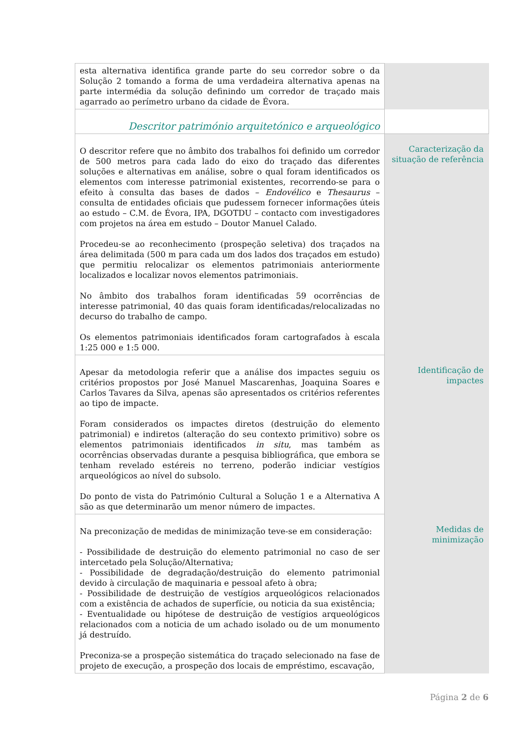| esta alternativa identifica grande parte do seu corredor sobre o da Solução 2 tomando a forma de uma verdadeira alternativa apenas na parte intermédia da solução definindo um corredor de traçado mais agarrado ao perímetro urbano da cidade de Évora. | |
| Descritor património arquitetónico e arqueológico | |
| O descritor refere que no âmbito dos trabalhos foi definido um corredor de 500 metros para cada lado do eixo do traçado das diferentes soluções e alternativas em análise, sobre o qual foram identificados os elementos com interesse patrimonial existentes, recorrendo-se para o efeito à consulta das bases de dados – Endovélico e Thesaurus – consulta de entidades oficiais que pudessem fornecer informações úteis ao estudo – C.M. de Évora, IPA, DGOTDU – contacto com investigadores com projetos na área em estudo – Doutor Manuel Calado. Procedeu-se ao reconhecimento (prospeção seletiva) dos traçados na área delimitada (500 m para cada um dos lados dos traçados em estudo) que permitiu relocalizar os elementos patrimoniais anteriormente localizados e localizar novos elementos patrimoniais. No âmbito dos trabalhos foram identificadas 59 ocorrências de interesse patrimonial, 40 das quais foram identificadas/relocalizadas no decurso do trabalho de campo. Os elementos patrimoniais identificados foram cartografados à escala 1:25 000 e 1:5 000. | Caracterização da situação de referência |
| Apesar da metodologia referir que a análise dos impactes seguiu os critérios propostos por José Manuel Mascarenhas, Joaquina Soares e Carlos Tavares da Silva, apenas são apresentados os critérios referentes ao tipo de impacte. Foram considerados os impactes diretos (destruição do elemento patrimonial) e indiretos (alteração do seu contexto primitivo) sobre os elementos patrimoniais identificados in situ , mas também as ocorrências observadas durante a pesquisa bibliográfica, que embora se tenham revelado estéreis no terreno, poderão indiciar vestígios arqueológicos ao nível do subsolo. Do ponto de vista do Património Cultural a Solução 1 e a Alternativa A são as que determinarão um menor número de impactes. | Identificação de impactes |
| Na preconização de medidas de minimização teve-se em consideração: - Possibilidade de destruição do elemento patrimonial no caso de ser intercetado pela Solução/Alternativa; - Possibilidade de degradação/destruição do elemento patrimonial devido à circulação de maquinaria e pessoal afeto à obra; - Possibilidade de destruição de vestígios arqueológicos relacionados com a existência de achados de superfície, ou noticia da sua existência; - Eventualidade ou hipótese de destruição de vestígios arqueológicos relacionados com a noticia de um achado isolado ou de um monumento já destruído. Preconiza-se a prospeção sistemática do traçado selecionado na fase de projeto de execução, a prospeção dos locais de empréstimo, escavação, | Medidas de minimização |
Página 2 de 6